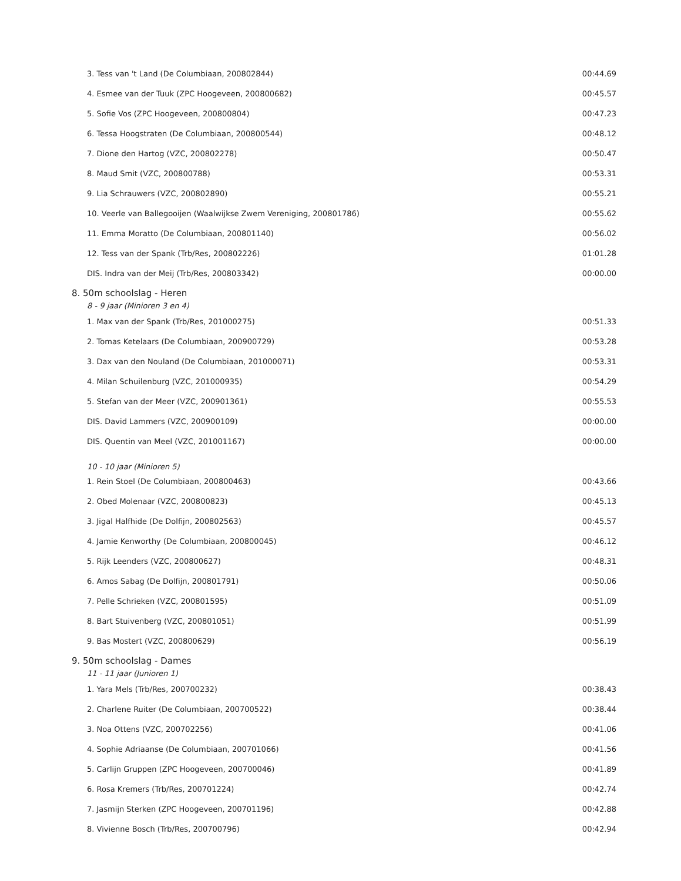| 3. Tess van 't Land (De Columbiaan, 200802844) | 00:44.69 |
| 4. Esmee van der Tuuk (ZPC Hoogeveen, 200800682) | 00:45.57 |
| 5. Sofie Vos (ZPC Hoogeveen, 200800804) | 00:47.23 |
| 6. Tessa Hoogstraten (De Columbiaan, 200800544) | 00:48.12 |
| 7. Dione den Hartog (VZC, 200802278) | 00:50.47 |
| 8. Maud Smit (VZC, 200800788) | 00:53.31 |
| 9. Lia Schrauwers (VZC, 200802890) | 00:55.21 |
| 10. Veerle van Ballegooijen (Waalwijkse Zwem Vereniging, 200801786) | 00:55.62 |
| 11. Emma Moratto (De Columbiaan, 200801140) | 00:56.02 |
| 12. Tess van der Spank (Trb/Res, 200802226) | 01:01.28 |
| DIS. Indra van der Meij (Trb/Res, 200803342) | 00:00.00 |
| 8. 50m schoolslag - Heren | |
| 8 - 9 jaar (Minioren 3 en 4) | |
| 1. Max van der Spank (Trb/Res, 201000275) | 00:51.33 |
| 2. Tomas Ketelaars (De Columbiaan, 200900729) | 00:53.28 |
| 3. Dax van den Nouland (De Columbiaan, 201000071) | 00:53.31 |
| 4. Milan Schuilenburg (VZC, 201000935) | 00:54.29 |
| 5. Stefan van der Meer (VZC, 200901361) | 00:55.53 |
| DIS. David Lammers (VZC, 200900109) | 00:00.00 |
| DIS. Quentin van Meel (VZC, 201001167) | 00:00.00 |
| 10 - 10 jaar (Minioren 5) | |
| 1. Rein Stoel (De Columbiaan, 200800463) | 00:43.66 |
| 2. Obed Molenaar (VZC, 200800823) | 00:45.13 |
| 3. Jigal Halfhide (De Dolfijn, 200802563) | 00:45.57 |
| 4. Jamie Kenworthy (De Columbiaan, 200800045) | 00:46.12 |
| 5. Rijk Leenders (VZC, 200800627) | 00:48.31 |
| 6. Amos Sabag (De Dolfijn, 200801791) | 00:50.06 |
| 7. Pelle Schrieken (VZC, 200801595) | 00:51.09 |
| 8. Bart Stuivenberg (VZC, 200801051) | 00:51.99 |
| 9. Bas Mostert (VZC, 200800629) | 00:56.19 |
| 9. 50m schoolslag - Dames | |
| 11 - 11 jaar (Junioren 1) | |
| 1. Yara Mels (Trb/Res, 200700232) | 00:38.43 |
| 2. Charlene Ruiter (De Columbiaan, 200700522) | 00:38.44 |
| 3. Noa Ottens (VZC, 200702256) | 00:41.06 |
| 4. Sophie Adriaanse (De Columbiaan, 200701066) | 00:41.56 |
| 5. Carlijn Gruppen (ZPC Hoogeveen, 200700046) | 00:41.89 |
| 6. Rosa Kremers (Trb/Res, 200701224) | 00:42.74 |
| 7. Jasmijn Sterken (ZPC Hoogeveen, 200701196) | 00:42.88 |
| 8. Vivienne Bosch (Trb/Res, 200700796) | 00:42.94 |